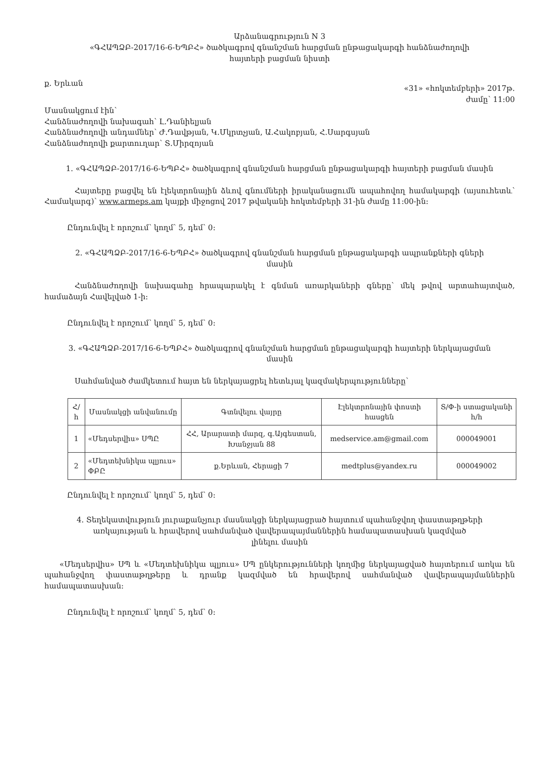Արձանագրություն N 3
«ԳՀԱՊՁԲ-2017/16-6-ԵՊԲՀ» ծածկագրով գնանշման հարցման ընթացակարգի հանձնաժողովի
հայտերի բացման նիստի
ք. Երևան «31» «հոկտեմբերի» 2017թ.
ժամը՝ 11:00
Մասնակցում էին՝
Հանձնաժողովի նախագահ՝ Լ.Դանիելյան
Հանձնաժողովի անդամներ՝ Ժ.Դավթյան, Կ.Մկրտչյան, Ա.Հակոբյան, Հ.Սարգսյան
Հանձնաժողովի քարտուղար՝ Տ.Միրզոյան
1. «ԳՀԱՊՁԲ-2017/16-6-ԵՊԲՀ» ծածկագրով գնանշման հարցման ընթացակարգի հայտերի բացման մասին
Հայտերը բացվել են էլեկտրոնային ձևով գնումների իրականացումն ապահովող համակարգի (այսուհետև՝ Համակարգ)՝ www.armeps.am կայքի միջոցով 2017 թվականի հոկտեմբերի 31-ին ժամը 11:00-ին:
Ընդունվել է որոշում՝ կողմ՝ 5, դեմ՝ 0:
2. «ԳՀԱՊՁԲ-2017/16-6-ԵՊԲՀ» ծածկագրով գնանշման հարցման ընթացակարգի ապրանքների գների
մասին
Հանձնաժողովի նախագահը հրապարակել է գնման առարկաների գները՝ մեկ թվով արտահայտված, համաձայն Հավելված 1-ի:
Ընդունվել է որոշում՝ կողմ՝ 5, դեմ՝ 0:
3. «ԳՀԱՊՁԲ-2017/16-6-ԵՊԲՀ» ծածկագրով գնանշման հարցման ընթացակարգի հայտերի ներկայացման
մասին
Սահմանված ժամկետում հայտ են ներկայացրել հետևյալ կազմակերպությունները՝
| Հ/հ | Մասնակցի անվանումը | Գտնվելու վայրը | Էլեկտրոնային փոստի հասցեն | Տ/Փ-ի ստացականի հ/հ |
| --- | --- | --- | --- | --- |
| 1 | «Մեդսերվիս» ՍՊԸ | ՀՀ, Արարատի մարզ, գ.Այգեստան, Խանջյան 88 | medservice.am@gmail.com | 000049001 |
| 2 | «Մեդտեխնիկա պլյուս» ՓԲԸ | ք.Երևան, Հերացի 7 | medtplus@yandex.ru | 000049002 |
Ընդունվել է որոշում՝ կողմ՝ 5, դեմ՝ 0:
4. Տեղեկատվություն յուրաքանչյուր մասնակցի ներկայացրած հայտում պահանջվող փաստաթղթերի
առկայության և հրավերով սահմանված վավերապայմաններին համապատասխան կազմված
լինելու մասին
«Մեդսերվիս» ՍՊ և «Մեդտեխնիկա պլյուս» ՍՊ ընկերությունների կողմից ներկայացված հայտերում առկա են պահանջվող փաստաթղթերը և դրանք կազմված են հրավերով սահմանված վավերապայմաններին համապատասխան:
Ընդունվել է որոշում՝ կողմ՝ 5, դեմ՝ 0: